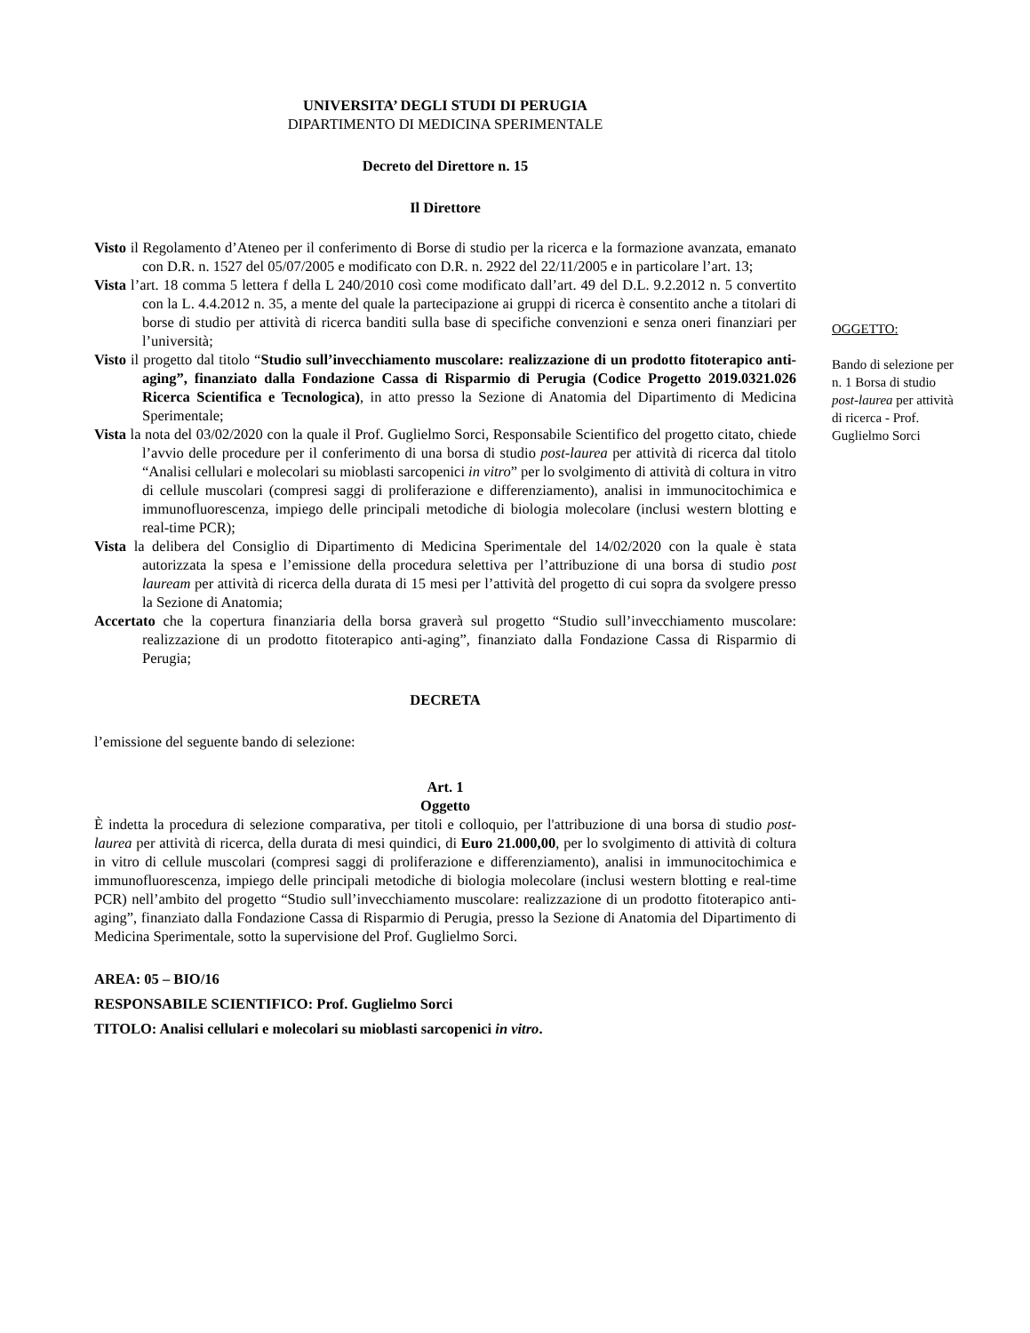UNIVERSITA’ DEGLI STUDI DI PERUGIA
DIPARTIMENTO DI MEDICINA SPERIMENTALE
Decreto del Direttore n. 15
Il Direttore
Visto il Regolamento d’Ateneo per il conferimento di Borse di studio per la ricerca e la formazione avanzata, emanato con D.R. n. 1527 del 05/07/2005 e modificato con D.R. n. 2922 del 22/11/2005 e in particolare l’art. 13;
Vista l’art. 18 comma 5 lettera f della L 240/2010 così come modificato dall’art. 49 del D.L. 9.2.2012 n. 5 convertito con la L. 4.4.2012 n. 35, a mente del quale la partecipazione ai gruppi di ricerca è consentito anche a titolari di borse di studio per attività di ricerca banditi sulla base di specifiche convenzioni e senza oneri finanziari per l’università;
Visto il progetto dal titolo “Studio sull’invecchiamento muscolare: realizzazione di un prodotto fitoterapico anti-aging”, finanziato dalla Fondazione Cassa di Risparmio di Perugia (Codice Progetto 2019.0321.026 Ricerca Scientifica e Tecnologica), in atto presso la Sezione di Anatomia del Dipartimento di Medicina Sperimentale;
Vista la nota del 03/02/2020 con la quale il Prof. Guglielmo Sorci, Responsabile Scientifico del progetto citato, chiede l’avvio delle procedure per il conferimento di una borsa di studio post-laurea per attività di ricerca dal titolo “Analisi cellulari e molecolari su mioblasti sarcopenici in vitro” per lo svolgimento di attività di coltura in vitro di cellule muscolari (compresi saggi di proliferazione e differenziamento), analisi in immunocitochimica e immunofluorescenza, impiego delle principali metodiche di biologia molecolare (inclusi western blotting e real-time PCR);
Vista la delibera del Consiglio di Dipartimento di Medicina Sperimentale del 14/02/2020 con la quale è stata autorizzata la spesa e l’emissione della procedura selettiva per l’attribuzione di una borsa di studio post lauream per attività di ricerca della durata di 15 mesi per l’attività del progetto di cui sopra da svolgere presso la Sezione di Anatomia;
Accertato che la copertura finanziaria della borsa graverà sul progetto “Studio sull’invecchiamento muscolare: realizzazione di un prodotto fitoterapico anti-aging”, finanziato dalla Fondazione Cassa di Risparmio di Perugia;
DECRETA
l’emissione del seguente bando di selezione:
Art. 1
Oggetto
È indetta la procedura di selezione comparativa, per titoli e colloquio, per l'attribuzione di una borsa di studio post-laurea per attività di ricerca, della durata di mesi quindici, di Euro 21.000,00, per lo svolgimento di attività di coltura in vitro di cellule muscolari (compresi saggi di proliferazione e differenziamento), analisi in immunocitochimica e immunofluorescenza, impiego delle principali metodiche di biologia molecolare (inclusi western blotting e real-time PCR) nell’ambito del progetto “Studio sull’invecchiamento muscolare: realizzazione di un prodotto fitoterapico anti-aging”, finanziato dalla Fondazione Cassa di Risparmio di Perugia, presso la Sezione di Anatomia del Dipartimento di Medicina Sperimentale, sotto la supervisione del Prof. Guglielmo Sorci.
AREA: 05 – BIO/16
RESPONSABILE SCIENTIFICO: Prof. Guglielmo Sorci
TITOLO: Analisi cellulari e molecolari su mioblasti sarcopenici in vitro.
OGGETTO:
Bando di selezione per n. 1 Borsa di studio post-laurea per attività di ricerca - Prof. Guglielmo Sorci